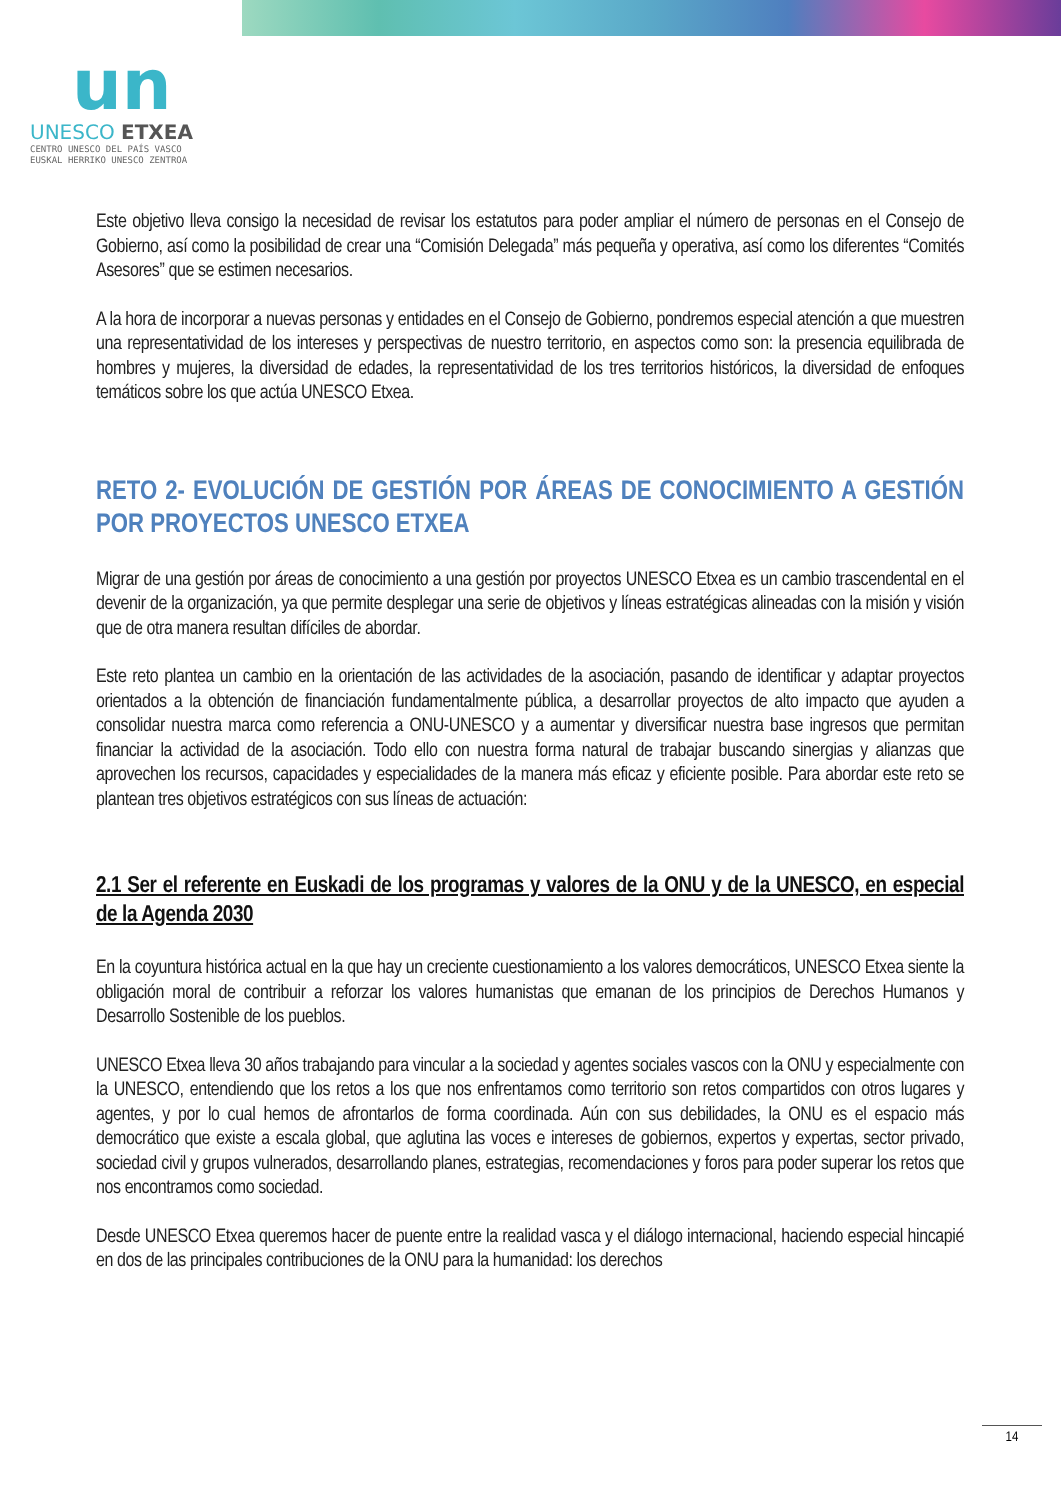un
UNESCO ETXEA
CENTRO UNESCO DEL PAÍS VASCO
EUSKAL HERRIKO UNESCO ZENTROA
Este objetivo lleva consigo la necesidad de revisar los estatutos para poder ampliar el número de personas en el Consejo de Gobierno, así como la posibilidad de crear una “Comisión Delegada” más pequeña y operativa, así como los diferentes “Comités Asesores” que se estimen necesarios.
A la hora de incorporar a nuevas personas y entidades en el Consejo de Gobierno, pondremos especial atención a que muestren una representatividad de los intereses y perspectivas de nuestro territorio, en aspectos como son: la presencia equilibrada de hombres y mujeres, la diversidad de edades, la representatividad de los tres territorios históricos, la diversidad de enfoques temáticos sobre los que actúa UNESCO Etxea.
RETO 2- EVOLUCIÓN DE GESTIÓN POR ÁREAS DE CONOCIMIENTO A GESTIÓN POR PROYECTOS UNESCO ETXEA
Migrar de una gestión por áreas de conocimiento a una gestión por proyectos UNESCO Etxea es un cambio trascendental en el devenir de la organización, ya que permite desplegar una serie de objetivos y líneas estratégicas alineadas con la misión y visión que de otra manera resultan difíciles de abordar.
Este reto plantea un cambio en la orientación de las actividades de la asociación, pasando de identificar y adaptar proyectos orientados a la obtención de financiación fundamentalmente pública, a desarrollar proyectos de alto impacto que ayuden a consolidar nuestra marca como referencia a ONU-UNESCO y a aumentar y diversificar nuestra base ingresos que permitan financiar la actividad de la asociación. Todo ello con nuestra forma natural de trabajar buscando sinergias y alianzas que aprovechen los recursos, capacidades y especialidades de la manera más eficaz y eficiente posible. Para abordar este reto se plantean tres objetivos estratégicos con sus líneas de actuación:
2.1 Ser el referente en Euskadi de los programas y valores de la ONU y de la UNESCO, en especial de la Agenda 2030
En la coyuntura histórica actual en la que hay un creciente cuestionamiento a los valores democráticos, UNESCO Etxea siente la obligación moral de contribuir a reforzar los valores humanistas que emanan de los principios de Derechos Humanos y Desarrollo Sostenible de los pueblos.
UNESCO Etxea lleva 30 años trabajando para vincular a la sociedad y agentes sociales vascos con la ONU y especialmente con la UNESCO, entendiendo que los retos a los que nos enfrentamos como territorio son retos compartidos con otros lugares y agentes, y por lo cual hemos de afrontarlos de forma coordinada. Aún con sus debilidades, la ONU es el espacio más democrático que existe a escala global, que aglutina las voces e intereses de gobiernos, expertos y expertas, sector privado, sociedad civil y grupos vulnerados, desarrollando planes, estrategias, recomendaciones y foros para poder superar los retos que nos encontramos como sociedad.
Desde UNESCO Etxea queremos hacer de puente entre la realidad vasca y el diálogo internacional, haciendo especial hincapié en dos de las principales contribuciones de la ONU para la humanidad: los derechos
14